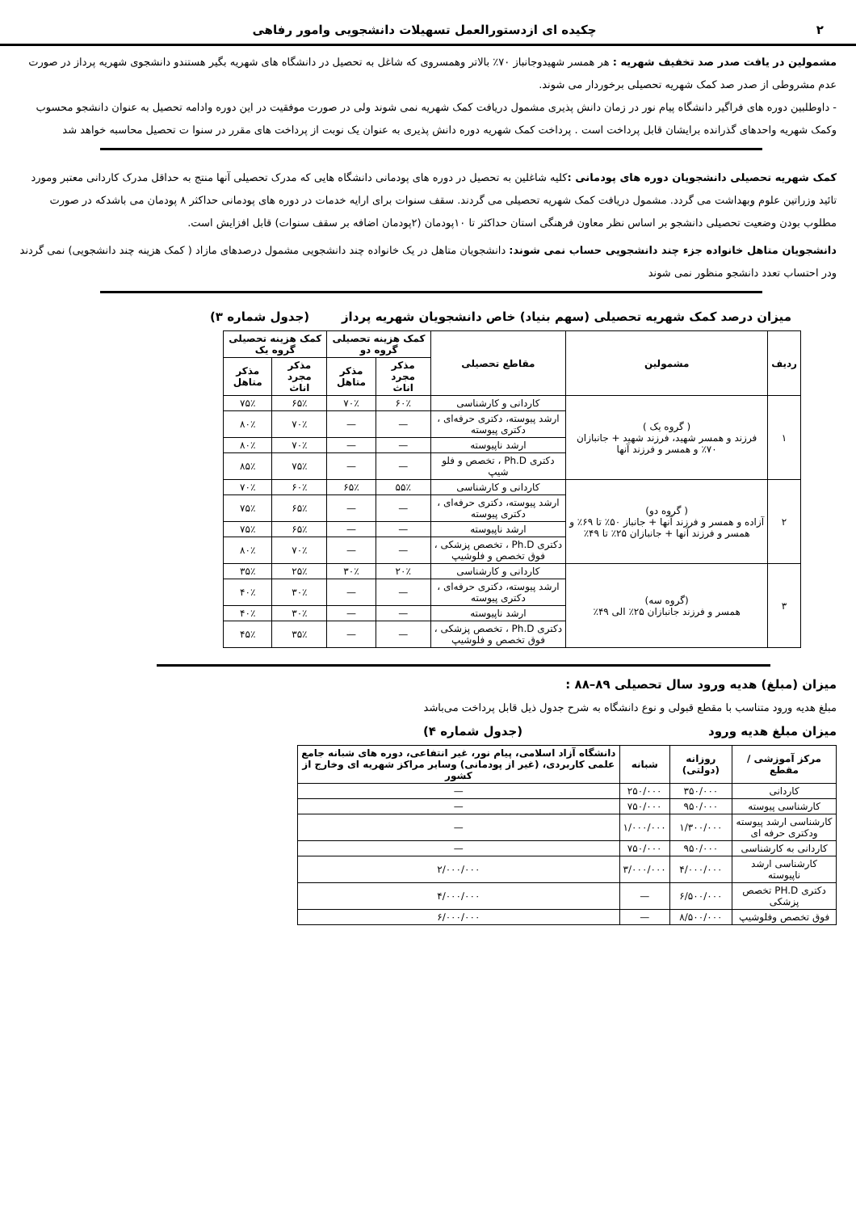۲ چکیده ای ازدستورالعمل تسهیلات دانشجویی وامور رفاهی
مشمولین در یافت صدر صد تخفیف شهریه : هر همسر شهیدوجانباز ۷۰٪ بالاتر وهمسروی که شاغل به تحصیل در دانشگاه های شهریه بگیر هستندو دانشجوی شهریه پرداز در صورت عدم مشروطی از صدر صد کمک شهریه تحصیلی برخوردار می شوند.
- داوطلبین دوره های فراگیر دانشگاه پیام نور در زمان دانش پذیری مشمول دریافت کمک شهریه نمی شوند ولی در صورت موفقیت در این دوره وادامه تحصیل به عنوان دانشجو محسوب وکمک شهریه واحدهای گذرانده برایشان قابل پرداخت است . پرداخت کمک شهریه دوره دانش پذیری به عنوان یک نوبت از پرداخت های مقرر در سنوا ت تحصیل محاسبه خواهد شد
کمک شهریه تحصیلی دانشجویان دوره های پودمانی : کلیه شاغلین به تحصیل در دوره های پودمانی دانشگاه هایی که مدرک تحصیلی آنها منتج به حداقل مدرک کاردانی معتبر ومورد تائید وزراتین علوم وبهداشت می گردد. مشمول دریافت کمک شهریه تحصیلی می گردند. سقف سنوات برای ارایه خدمات در دوره های پودمانی حداکثر ۸ پودمان می باشدکه در صورت مطلوب بودن وضعیت تحصیلی دانشجو بر اساس نظر معاون فرهنگی استان حداکثر تا ۱۰پودمان (۲پودمان اضافه بر سقف سنوات) قابل افزایش است.
دانشجویان متاهل خانواده جزء چند دانشجویی حساب نمی شوند: دانشجویان متاهل در یک خانواده چند دانشجویی مشمول درصدهای مازاد ( کمک هزینه چند دانشجویی) نمی گردند ودر احتساب تعدد دانشجو منظور نمی شوند
میزان درصد کمک شهریه تحصیلی (سهم بنیاد) خاص دانشجویان شهریه پرداز (جدول شماره ۳)
| ردیف | مشمولین | مقاطع تحصیلی | کمک هزینه تحصیلی گروه دو | | کمک هزینه تحصیلی گروه یک | |
| --- | --- | --- | --- | --- | --- | --- |
| | | | مذکر مجرد اناث | مذکر متاهل | مذکر مجرد اناث | مذکر متاهل |
| ۱ | ( گروه یک ) فرزند و همسر شهید، فرزند شهید + جانبازان ۷۰٪ و همسر و فرزند آنها | کاردانی و کارشناسی | ۶۰٪ | ۷۰٪ | ۶۵٪ | ۷۵٪ |
| | | ارشد پیوسته، دکتری حرفه‌ای ، دکتری پیوسته | — | — | ۷۰٪ | ۸۰٪ |
| | | ارشد ناپیوسته | — | — | ۷۰٪ | ۸۰٪ |
| | | دکتری Ph.D ، تخصص و فلو شیپ | — | — | ۷۵٪ | ۸۵٪ |
| ۲ | ( گروه دو) آزاده و همسر و فرزند آنها + جانباز ۵۰٪ تا ۶۹٪ و همسر و فرزند آنها + جانبازان ۲۵٪ تا ۴۹٪ | کاردانی و کارشناسی | ۵۵٪ | ۶۵٪ | ۶۰٪ | ۷۰٪ |
| | | ارشد پیوسته، دکتری حرفه‌ای ، دکتری پیوسته | — | — | ۶۵٪ | ۷۵٪ |
| | | ارشد ناپیوسته | — | — | ۶۵٪ | ۷۵٪ |
| | | دکتری Ph.D ، تخصص پزشکی ، فوق تخصص و فلوشیپ | — | — | ۷۰٪ | ۸۰٪ |
| ۳ | (گروه سه) همسر و فرزند جانبازان ۲۵٪ الی ۴۹٪ | کاردانی و کارشناسی | ۲۰٪ | ۳۰٪ | ۲۵٪ | ۳۵٪ |
| | | ارشد پیوسته، دکتری حرفه‌ای ، دکتری پیوسته | — | — | ۳۰٪ | ۴۰٪ |
| | | ارشد ناپیوسته | — | — | ۳۰٪ | ۴۰٪ |
| | | دکتری Ph.D ، تخصص پزشکی ، فوق تخصص و فلوشیپ | — | — | ۳۵٪ | ۴۵٪ |
میزان (مبلغ) هدیه ورود سال تحصیلی ۸۹–۸۸ :
مبلغ هدیه ورود متناسب با مقطع قبولی و نوع دانشگاه به شرح جدول ذیل قابل پرداخت می‌باشد
میزان مبلغ هدیه ورود (جدول شماره ۴)
| مرکز آموزشی / مقطع | روزانه (دولتی) | شبانه | دانشگاه آزاد اسلامی، پیام نور، غیر انتفاعی، دوره های شبانه جامع علمی کاربردی، (غیر از پودمانی) وسایر مراکز شهریه ای وخارج از کشور |
| --- | --- | --- | --- |
| کاردانی | ۳۵۰/۰۰۰ | ۲۵۰/۰۰۰ | — |
| کارشناسی پیوسته | ۹۵۰/۰۰۰ | ۷۵۰/۰۰۰ | — |
| کارشناسی ارشد پیوسته ودکتری حرفه ای | ۱/۳۰۰/۰۰۰ | ۱/۰۰۰/۰۰۰ | — |
| کاردانی به کارشناسی | ۹۵۰/۰۰۰ | ۷۵۰/۰۰۰ | — |
| کارشناسی ارشد ناپیوسته | ۴/۰۰۰/۰۰۰ | ۳/۰۰۰/۰۰۰ | ۲/۰۰۰/۰۰۰ |
| دکتری PH.D تخصص پزشکی | ۶/۵۰۰/۰۰۰ | — | ۴/۰۰۰/۰۰۰ |
| فوق تخصص وفلوشیپ | ۸/۵۰۰/۰۰۰ | — | ۶/۰۰۰/۰۰۰ |